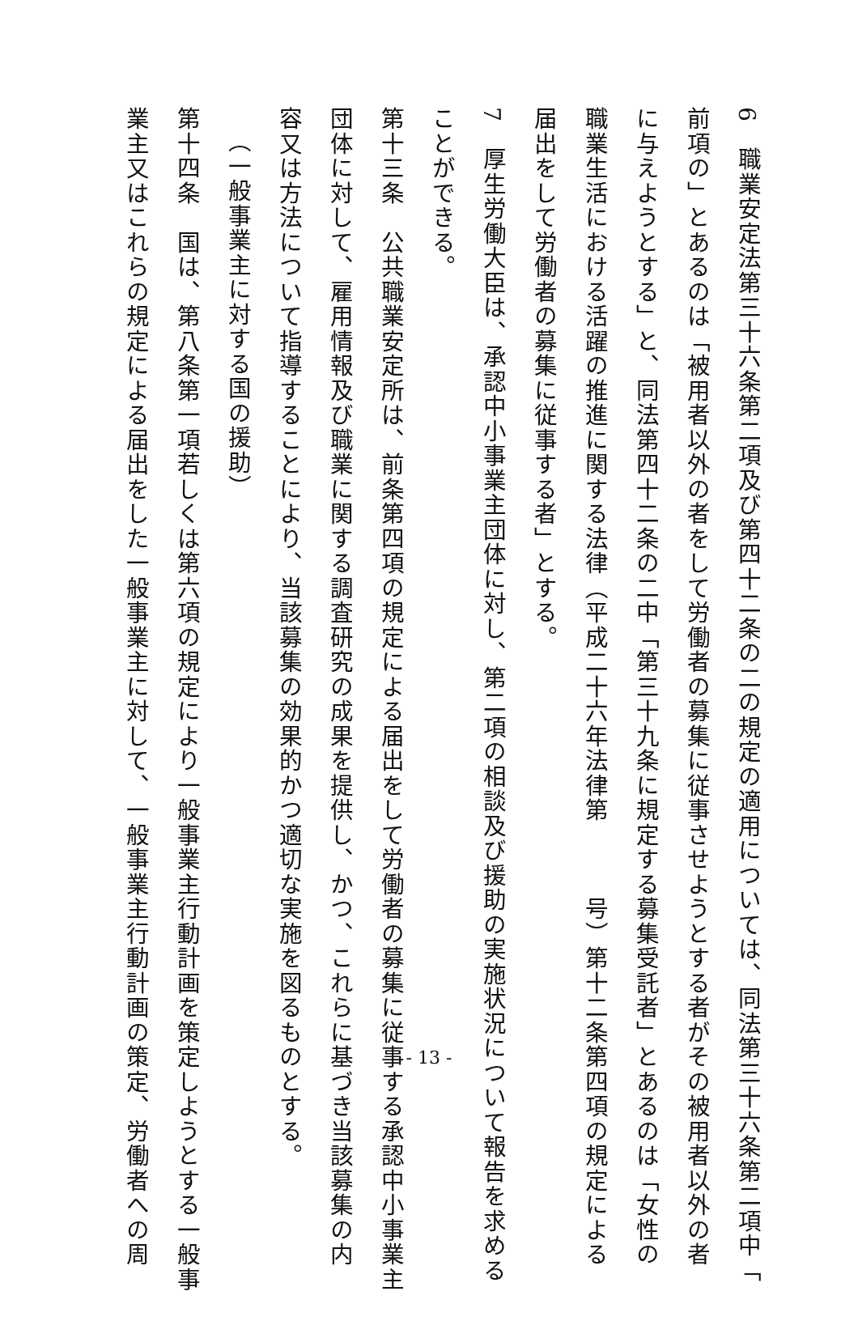6　職業安定法第三十六条第二項及び第四十二条の二の規定の適用については、同法第三十六条第二項中「
前項の」とあるのは「被用者以外の者をして労働者の募集に従事させようとする者がその被用者以外の者
に与えようとする」と、同法第四十二条の二中「第三十九条に規定する募集受託者」とあるのは「女性の
職業生活における活躍の推進に関する法律（平成二十六年法律第　　　号）第十二条第四項の規定による
届出をして労働者の募集に従事する者」とする。
7　厚生労働大臣は、承認中小事業主団体に対し、第二項の相談及び援助の実施状況について報告を求める
ことができる。
第十三条　公共職業安定所は、前条第四項の規定による届出をして労働者の募集に従事する承認中小事業主
団体に対して、雇用情報及び職業に関する調査研究の成果を提供し、かつ、これらに基づき当該募集の内
容又は方法について指導することにより、当該募集の効果的かつ適切な実施を図るものとする。
（一般事業主に対する国の援助）
第十四条　国は、第八条第一項若しくは第六項の規定により一般事業主行動計画を策定しようとする一般事
業主又はこれらの規定による届出をした一般事業主に対して、一般事業主行動計画の策定、労働者への周
- 13 -